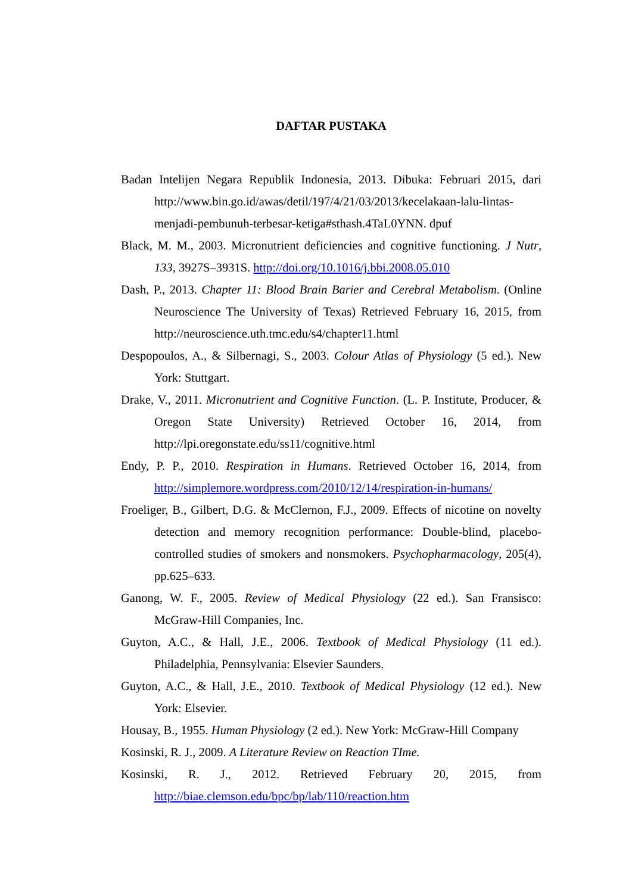DAFTAR PUSTAKA
Badan Intelijen Negara Republik Indonesia, 2013. Dibuka: Februari 2015, dari http://www.bin.go.id/awas/detil/197/4/21/03/2013/kecelakaan-lalu-lintas-menjadi-pembunuh-terbesar-ketiga#sthash.4TaL0YNN. dpuf
Black, M. M., 2003. Micronutrient deficiencies and cognitive functioning. J Nutr, 133, 3927S–3931S. http://doi.org/10.1016/j.bbi.2008.05.010
Dash, P., 2013. Chapter 11: Blood Brain Barier and Cerebral Metabolism. (Online Neuroscience The University of Texas) Retrieved February 16, 2015, from http://neuroscience.uth.tmc.edu/s4/chapter11.html
Despopoulos, A., & Silbernagi, S., 2003. Colour Atlas of Physiology (5 ed.). New York: Stuttgart.
Drake, V., 2011. Micronutrient and Cognitive Function. (L. P. Institute, Producer, & Oregon State University) Retrieved October 16, 2014, from http://lpi.oregonstate.edu/ss11/cognitive.html
Endy, P. P., 2010. Respiration in Humans. Retrieved October 16, 2014, from http://simplemore.wordpress.com/2010/12/14/respiration-in-humans/
Froeliger, B., Gilbert, D.G. & McClernon, F.J., 2009. Effects of nicotine on novelty detection and memory recognition performance: Double-blind, placebo-controlled studies of smokers and nonsmokers. Psychopharmacology, 205(4), pp.625–633.
Ganong, W. F., 2005. Review of Medical Physiology (22 ed.). San Fransisco: McGraw-Hill Companies, Inc.
Guyton, A.C., & Hall, J.E., 2006. Textbook of Medical Physiology (11 ed.). Philadelphia, Pennsylvania: Elsevier Saunders.
Guyton, A.C., & Hall, J.E., 2010. Textbook of Medical Physiology (12 ed.). New York: Elsevier.
Housay, B., 1955. Human Physiology (2 ed.). New York: McGraw-Hill Company
Kosinski, R. J., 2009. A Literature Review on Reaction TIme.
Kosinski, R. J., 2012. Retrieved February 20, 2015, from http://biae.clemson.edu/bpc/bp/lab/110/reaction.htm